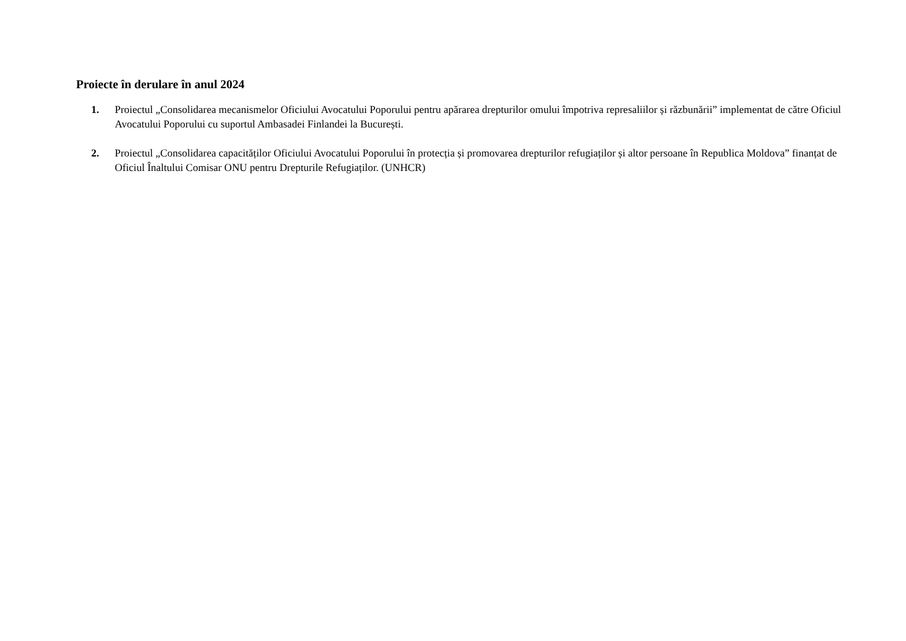Proiecte în derulare în anul 2024
1. Proiectul „Consolidarea mecanismelor Oficiului Avocatului Poporului pentru apărarea drepturilor omului împotriva represaliilor și răzbunării” implementat de către Oficiul Avocatului Poporului cu suportul Ambasadei Finlandei la București.
2. Proiectul „Consolidarea capacităților Oficiului Avocatului Poporului în protecția și promovarea drepturilor refugiaților și altor persoane în Republica Moldova” finanțat de Oficiul Înaltului Comisar ONU pentru Drepturile Refugiaților. (UNHCR)